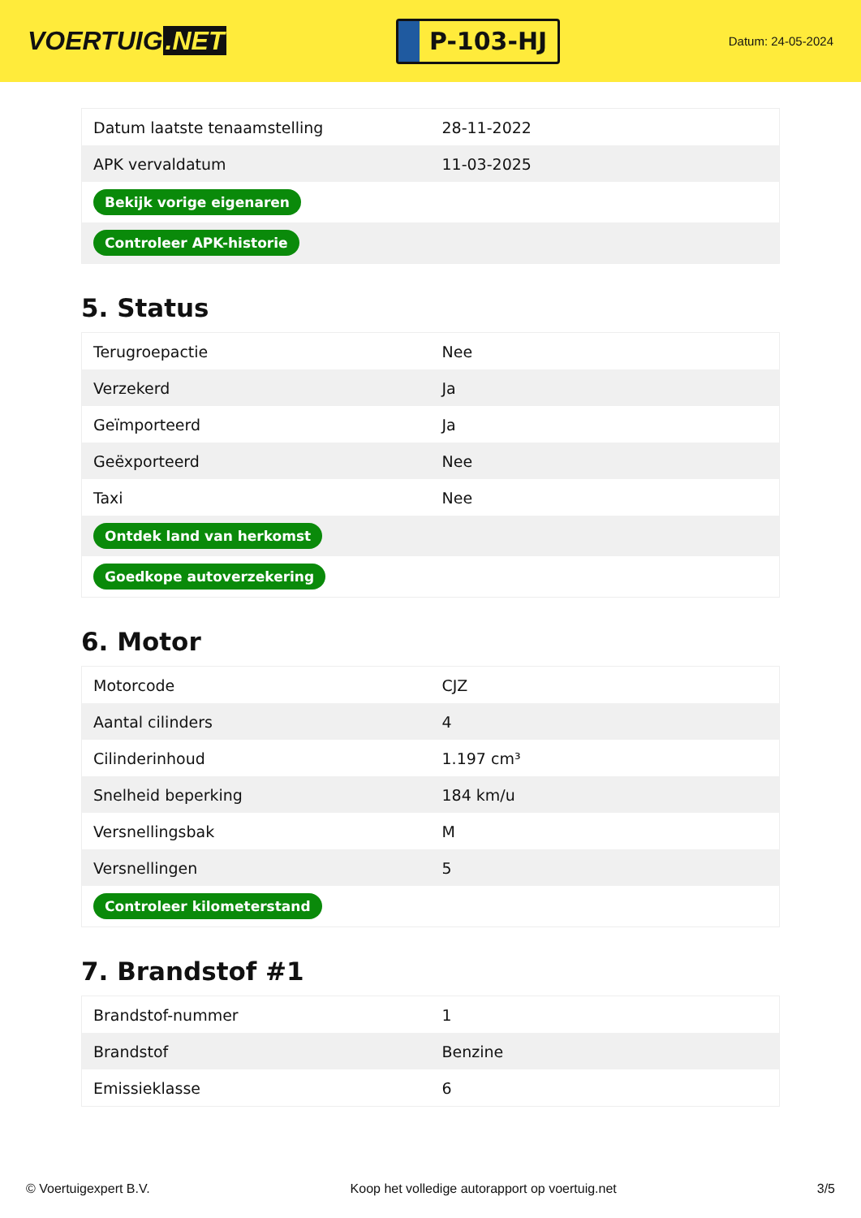VOERTUIG.NET
P-103-HJ
Datum: 24-05-2024
| Datum laatste tenaamstelling | 28-11-2022 |
| APK vervaldatum | 11-03-2025 |
| Bekijk vorige eigenaren | |
| Controleer APK-historie | |
5. Status
| Terugroepactie | Nee |
| Verzekerd | Ja |
| Geïmporteerd | Ja |
| Geëxporteerd | Nee |
| Taxi | Nee |
| Ontdek land van herkomst | |
| Goedkope autoverzekering | |
6. Motor
| Motorcode | CJZ |
| Aantal cilinders | 4 |
| Cilinderinhoud | 1.197 cm³ |
| Snelheid beperking | 184 km/u |
| Versnellingsbak | M |
| Versnellingen | 5 |
| Controleer kilometerstand | |
7. Brandstof #1
| Brandstof-nummer | 1 |
| Brandstof | Benzine |
| Emissieklasse | 6 |
© Voertuigexpert B.V. Koop het volledige autorapport op voertuig.net 3/5